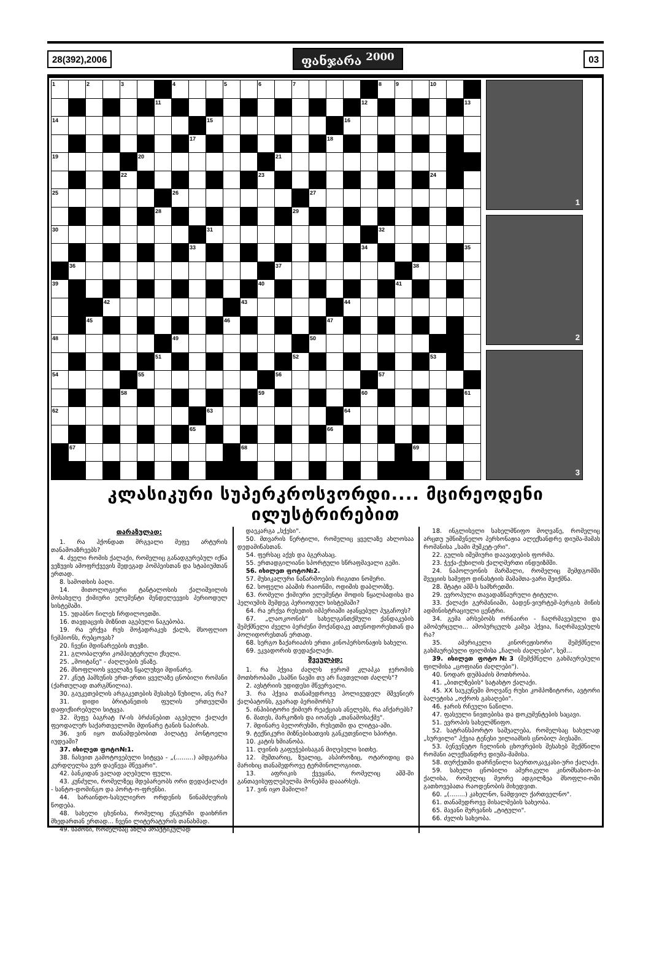28(392),2006 ფანჯარა <sup>2000</sup> 03
| 1 | | 2 | | 3 | | | 4 | | | 5 | | 6 | | 7 | | | | | 8 | 9 | | 10 | | |
| | | | | | | 11 | | | | | | | | | | | | 12 | | | | | | 13 |
| 14 | | | | | | | | | 15 | | | | | | | | 16 | | | | | | | |
| | | | | | | | | 17 | | | | | | | | 18 | | | | | | | | |
| 19 | | | | | 20 | | | | | | | | 21 | | | | | | | | | | | |
| | | | | 22 | | | | | | | | 23 | | | | | | | | | | 24 | | |
| 25 | | | | | | | 26 | | | | | | | | 27 | | | | | | | | | |
| | | | | | | 28 | | | | | | | | 29 | | | | | | | | | | |
| 30 | | | | | | | | | 31 | | | | | | | | | | 32 | | | | | |
| | | | | | | | | 33 | | | | | | | | | | 34 | | | | | | 35 |
| | 36 | | | | | | | | | | | | 37 | | | | | | | | 38 | | | |
| 39 | | | | | | | | | | | | 40 | | | | | | | | 41 | | | | |
| | | | 42 | | | | | | | | 43 | | | | | | 44 | | | | | | | |
| | | 45 | | | | | | | | 46 | | | | | | 47 | | | | | | | | |
| 48 | | | | | | | 49 | | | | | | | | 50 | | | | | | | | | |
| | | | | | | 51 | | | | | | | | 52 | | | | | | | | 53 | | |
| 54 | | | | | 55 | | | | | | | | 56 | | | | | | 57 | | | | | |
| | | | | 58 | | | | | | | | 59 | | | | | | 60 | | | | | | 61 |
| 62 | | | | | | | | | 63 | | | | | | | | 64 | | | | | | | |
| | | | | | | | | 65 | | | | | | | | 66 | | | | | | | | |
| | 67 | | | | | | | | | | 68 | | | | | | | | | | 69 | | | |
1
2
3
კლასიკური სუპერკროსვორდი.... მცირეოდენი ილუსტრირებით
თარაზულად:
1. რა ჰქონდათ მრგვალი მეფე არტურის თანამოაზრეებს?
4. ძველი რომის ქალაქი, რომელიც განადგურებულ იქნა ვეზუვის ამოფრქვევის შედეგად პომპეისთან და სტაბიუმთან ერთად.
8. სამოთხის ბაღი.
14. მითოლოგიური ტანტალოსის ქალიშვილის მოსახელე ქიმიური ელემენტი მენდელეევის პერიოდულ სისტემაში.
15. უდაბნო ჩილეს ჩრდილოეთში.
16. თავდაცვის მიზნით აგებული ნაგებობა.
19. რა ერქვა რუს მოჭადრაკეს ქალს, მსოფლიო ჩემპიონს, რუბცოვას?
20. ჩვენი მდინარეების თევზი.
21. გლობალური კომპიუტერული ქსელი.
25. „მოიტანე" - ძაღლების ენაზე.
26. მსოფლიოს ყველაზე წყალუხვი მდინარე.
27. კნუტ ჰამსუნის ერთ-ერთი ყველაზე ცნობილი რომანი (ქართულად თარგმნილია).
30. გაუკეთებლის არგაკეთების შესახებ წუხილი, ანუ რა?
31. დიდი ბრიტანეთის ფულის ერთეულში დაფიქსირებული სიტყვა.
32. მეფე ბაგრატ IV-ის ბრძანებით აგებული ქალაქი ფეოდალურ საქართველოში მდინარე ტანის ნაპირას.
36. ვინ იყო თანამდებობით პილატე პონტოელი იუდეაში?
37. იხილეთ ფოტო№1.
38. ჩასვით გამოტოვებული სიტყვა - „(.........) ამდგარსა კურდღელსა ვერ დაეწევა მწევარი".
42. ბანკიდან ვალად აღებული ფული.
43. კუნძული, რომელზეც მდებარეობს ორი დედაქალაქი - სანტო-დომინგო და პორტ-ო-ფრენსი.
44. სარაინდო-სასულიერო ორდენის წინამძღვრის წოდება.
48. სახელი ცხენისა, რომელიც ენგურში დაიხრჩო მხედართან ერთად... ჩვენი ლიტერატურის თანახმად.
49. სამოსი, რომელსაც ახლა პრაქტიკულად
დაეკარგა „სქესი".
50. მთვარის წერტილი, რომელიც ყველაზე ახლოსაა დედამიწასთან.
54. ფერსაც აქვს და ბგერასაც.
55. ერთადგილიანი სპორტული სწრაფმავალი გემი.
56. იხილეთ ფოტო№2.
57. მუსიკალური ნაწარმოების რიგითი ნომერი.
62. სოფელი აბაშის რაიონში, ოდიშის დაბლობზე.
63. რომელი ქიმიური ელემენტი მოდის წყალბადისა და ჰელიუმის შემდეგ პერიოდულ სისტემაში?
64. რა ერქვა რუსეთის იმპერიაში აჯანყებულ პუგაჩოვს?
67. „ლაოკოონის" სახელგანთქმული ქანდაკების შემქმნელი ძველი ბერძენი მოქანდაკე ათენოდორესთან და პოლიდორესთან ერთად.
68. სერგო ზაქარიაძის ერთი კინოპერსონაჟის სახელი.
69. ეკვადორის დედაქალაქი.
შვეულად:
1. რა ჰქვია ძაღლს ჯერომ კლაპკა ჯერომის მოთხრობაში „სამნი ნავში თუ არ ჩავთვლით ძაღლს"?
2. ავსტრიის უდიდესი მწვერვალი.
3. რა ჰქვია თანამედროვე ჰოლივუდელ მშვენიერ ქალბატონს, გვარად ბერიმორს?
5. ინჰიბიტორი ქიმიურ რეაქციას ანელებს, რა აჩქარებს?
6. მათეს, მარკოზის და იოანეს „თანამოსაქმე".
7. მდინარე ბელორუსში, რუსეთში და ლიტვა-აში.
9. ტექნიკური მიზნებისათვის განკუთვნილი სპირტი.
10. კატის ხმიანობა.
11. ღვინის გაფუჭებისაგან მიღებული სითხე.
12. მუშთარიც, ზუალიც, ასპიროზიც, ოტარიდიც და მარიხიც თანამედროვე ტერმინოლოგიით.
13. აფრიკის ქვეყანა, რომელიც აშშ-ში განთავისუფლებულმა მონებმა დააარსეს.
17. ვინ იყო შამილი?
18. ინგლისელი სახელმწიფო მოღვაწე, რომელიც არცთუ უმნიშვნელო პერსონაჟია ალექსანდრე დიუმა-მამას რომანისა „სამი მუშკეტ-ერი".
22. გულის იშემიური დაავადების ფორმა.
23. ჭექა-ქუხილის ქალღმერთი ინდუიზმში.
24. ნაპოლეონის მარშალი, რომელიც შემდგომში შვეციის სამეფო დინასტიის მამამთა-ვარი შეიქმნა.
28. შტატი აშშ-ს სამხრეთში.
29. ევროპული თავადაზნაურული ტიტული.
33. ქალაქი გერმანიაში, ბადენ-ვიურტემ-ბერგის მიწის ადმინისტრაციული ცენტრი.
34. გემა არსებობს ორნაირი - ჩაღრმავებული და ამობურცული... ამობურცულს კამეა ჰქვია, ჩაღრმავებულს რა?
35. ამერიკელი კინორეჟისორი შემქმნელი გახმაურებული ფილმისა „ჩალის ძაღლები", სემ...
39. იხილეთ ფოტო№3 (შემქმნელი გახმაურებული ფილმისა „ცოფიანი ძაღლები").
40. ნოდარ დუმბაძის მოთხრობა.
41. „ბითლზების" სატახტო ქალაქი.
45. XX საუკუნეში მოღვაწე რუსი კომპოზიტორი, ავტორი ბალეტისა „ოქროს გასაღები".
46. ჯარის რჩეული ნაწილი.
47. ფასეული ნივთებისა და დოკუმენტების საცავი.
51. ევროპის სახელმწიფო.
52. სატრანსპორტო საშუალება, რომელსაც სახელად „სურვილი" ჰქვია ტენესი უილიამსის ცნობილ პიესაში.
53. ბენვენუტო ჩელინის ცხოვრების შესახებ შექმნილი რომანი ალექსანდრე დიუმა-მამისა.
58. თურქეთში დარჩენილი საერთოკავკასი-ური ქალაქი.
59. სახელი ცნობილი ამერიკელი კინომსახიო-ბი ქალისა, რომელიც მეორე ადგილზეა მსოფლი-ოში გათხოვებათა რაოდენობის მიხედვით.
60. „(........) კახელნო, ნამდვილ ქართველნო".
61. თანამედროვე მისალმების სახეობა.
65. მავანი მურვანის „ტიტული".
66. ძვლის სახეობა.